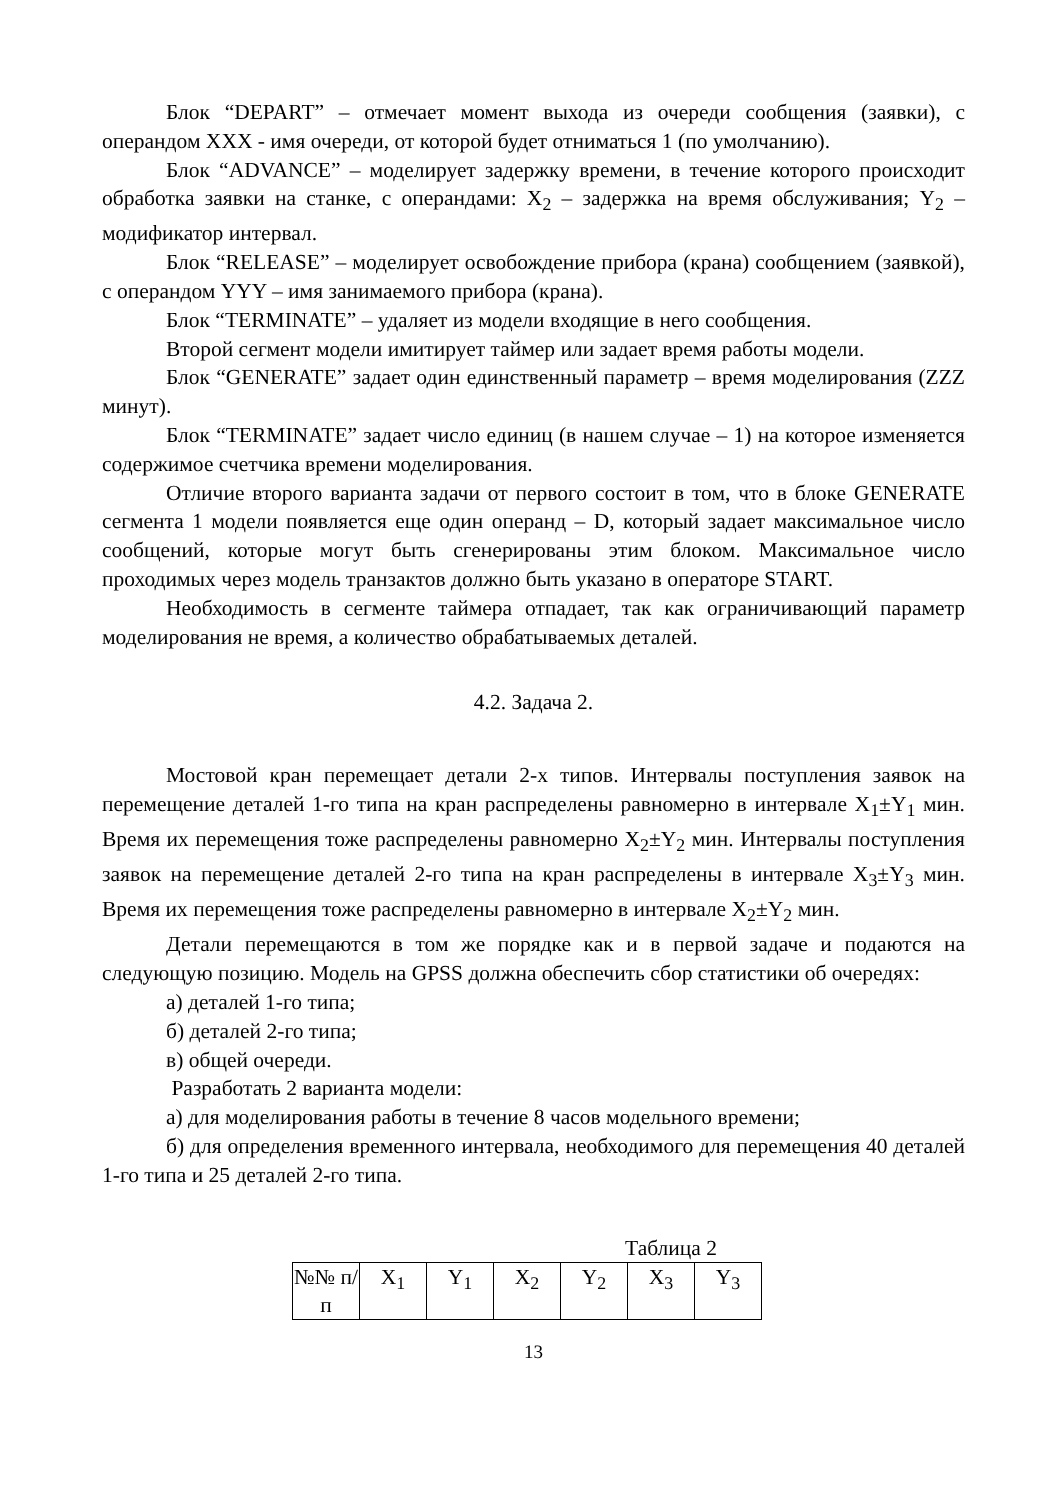Блок “DEPART” – отмечает момент выхода из очереди сообщения (заявки), с операндом XXX - имя очереди, от которой будет отниматься 1 (по умолчанию).
Блок “ADVANCE” – моделирует задержку времени, в течение которого происходит обработка заявки на станке, с операндами: X<sub>2</sub> – задержка на время обслуживания; Y<sub>2</sub> – модификатор интервал.
Блок “RELEASE” – моделирует освобождение прибора (крана) сообщением (заявкой), с операндом YYY – имя занимаемого прибора (крана).
Блок “TERMINATE” – удаляет из модели входящие в него сообщения.
Второй сегмент модели имитирует таймер или задает время работы модели.
Блок “GENERATE” задает один единственный параметр – время моделирования (ZZZ минут).
Блок “TERMINATE” задает число единиц (в нашем случае – 1) на которое изменяется содержимое счетчика времени моделирования.
Отличие второго варианта задачи от первого состоит в том, что в блоке GENERATE сегмента 1 модели появляется еще один операнд – D, который задает максимальное число сообщений, которые могут быть сгенерированы этим блоком. Максимальное число проходимых через модель транзактов должно быть указано в операторе START.
Необходимость в сегменте таймера отпадает, так как ограничивающий параметр моделирования не время, а количество обрабатываемых деталей.
4.2. Задача 2.
Мостовой кран перемещает детали 2-х типов. Интервалы поступления заявок на перемещение деталей 1-го типа на кран распределены равномерно в интервале X<sub>1</sub>±Y<sub>1</sub> мин. Время их перемещения тоже распределены равномерно X<sub>2</sub>±Y<sub>2</sub> мин. Интервалы поступления заявок на перемещение деталей 2-го типа на кран распределены в интервале X<sub>3</sub>±Y<sub>3</sub> мин. Время их перемещения тоже распределены равномерно в интервале X<sub>2</sub>±Y<sub>2</sub> мин.
Детали перемещаются в том же порядке как и в первой задаче и подаются на следующую позицию. Модель на GPSS должна обеспечить сбор статистики об очередях:
а) деталей 1-го типа;
б) деталей 2-го типа;
в) общей очереди.
Разработать 2 варианта модели:
а) для моделирования работы в течение 8 часов модельного времени;
б) для определения временного интервала, необходимого для перемещения 40 деталей 1-го типа и 25 деталей 2-го типа.
Таблица 2
| №№ п/п | X<sub>1</sub> | Y<sub>1</sub> | X<sub>2</sub> | Y<sub>2</sub> | X<sub>3</sub> | Y<sub>3</sub> |
13